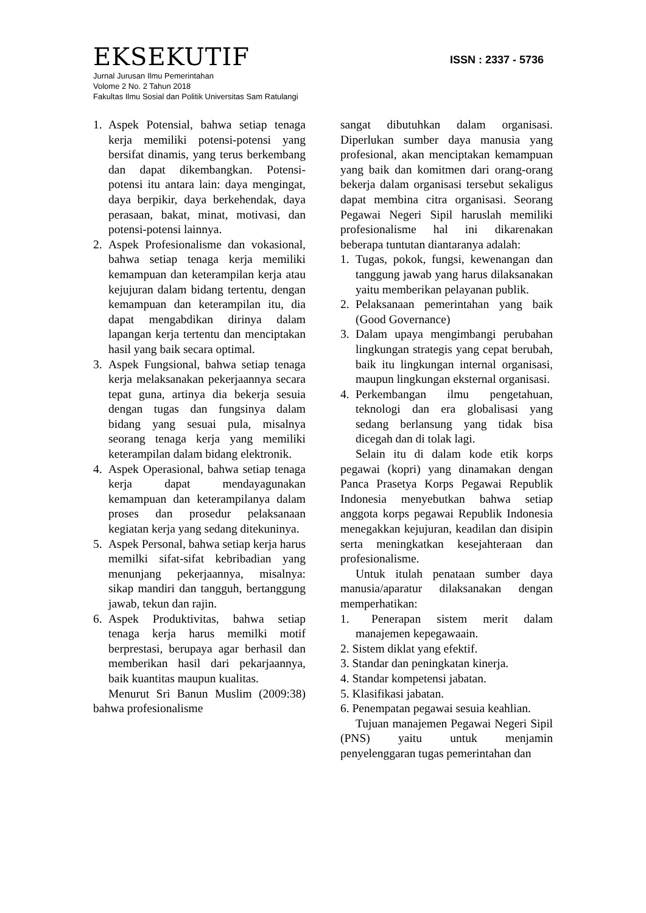EKSEKUTIF
ISSN : 2337 - 5736
Jurnal Jurusan Ilmu Pemerintahan
Volome 2 No. 2 Tahun 2018
Fakultas Ilmu Sosial dan Politik Universitas Sam Ratulangi
1. Aspek Potensial, bahwa setiap tenaga kerja memiliki potensi-potensi yang bersifat dinamis, yang terus berkembang dan dapat dikembangkan. Potensi-potensi itu antara lain: daya mengingat, daya berpikir, daya berkehendak, daya perasaan, bakat, minat, motivasi, dan potensi-potensi lainnya.
2. Aspek Profesionalisme dan vokasional, bahwa setiap tenaga kerja memiliki kemampuan dan keterampilan kerja atau kejujuran dalam bidang tertentu, dengan kemampuan dan keterampilan itu, dia dapat mengabdikan dirinya dalam lapangan kerja tertentu dan menciptakan hasil yang baik secara optimal.
3. Aspek Fungsional, bahwa setiap tenaga kerja melaksanakan pekerjaannya secara tepat guna, artinya dia bekerja sesuia dengan tugas dan fungsinya dalam bidang yang sesuai pula, misalnya seorang tenaga kerja yang memiliki keterampilan dalam bidang elektronik.
4. Aspek Operasional, bahwa setiap tenaga kerja dapat mendayagunakan kemampuan dan keterampilanya dalam proses dan prosedur pelaksanaan kegiatan kerja yang sedang ditekuninya.
5. Aspek Personal, bahwa setiap kerja harus memilki sifat-sifat kebribadian yang menunjang pekerjaannya, misalnya: sikap mandiri dan tangguh, bertanggung jawab, tekun dan rajin.
6. Aspek Produktivitas, bahwa setiap tenaga kerja harus memilki motif berprestasi, berupaya agar berhasil dan memberikan hasil dari pekarjaannya, baik kuantitas maupun kualitas.
Menurut Sri Banun Muslim (2009:38) bahwa profesionalisme
sangat dibutuhkan dalam organisasi. Diperlukan sumber daya manusia yang profesional, akan menciptakan kemampuan yang baik dan komitmen dari orang-orang bekerja dalam organisasi tersebut sekaligus dapat membina citra organisasi. Seorang Pegawai Negeri Sipil haruslah memiliki profesionalisme hal ini dikarenakan beberapa tuntutan diantaranya adalah:
1. Tugas, pokok, fungsi, kewenangan dan tanggung jawab yang harus dilaksanakan yaitu memberikan pelayanan publik.
2. Pelaksanaan pemerintahan yang baik (Good Governance)
3. Dalam upaya mengimbangi perubahan lingkungan strategis yang cepat berubah, baik itu lingkungan internal organisasi, maupun lingkungan eksternal organisasi.
4. Perkembangan ilmu pengetahuan, teknologi dan era globalisasi yang sedang berlansung yang tidak bisa dicegah dan di tolak lagi.
Selain itu di dalam kode etik korps pegawai (kopri) yang dinamakan dengan Panca Prasetya Korps Pegawai Republik Indonesia menyebutkan bahwa setiap anggota korps pegawai Republik Indonesia menegakkan kejujuran, keadilan dan disipin serta meningkatkan kesejahteraan dan profesionalisme.
Untuk itulah penataan sumber daya manusia/aparatur dilaksanakan dengan memperhatikan:
1. Penerapan sistem merit dalam manajemen kepegawaain.
2. Sistem diklat yang efektif.
3. Standar dan peningkatan kinerja.
4. Standar kompetensi jabatan.
5. Klasifikasi jabatan.
6. Penempatan pegawai sesuia keahlian.
Tujuan manajemen Pegawai Negeri Sipil (PNS) yaitu untuk menjamin penyelenggaran tugas pemerintahan dan